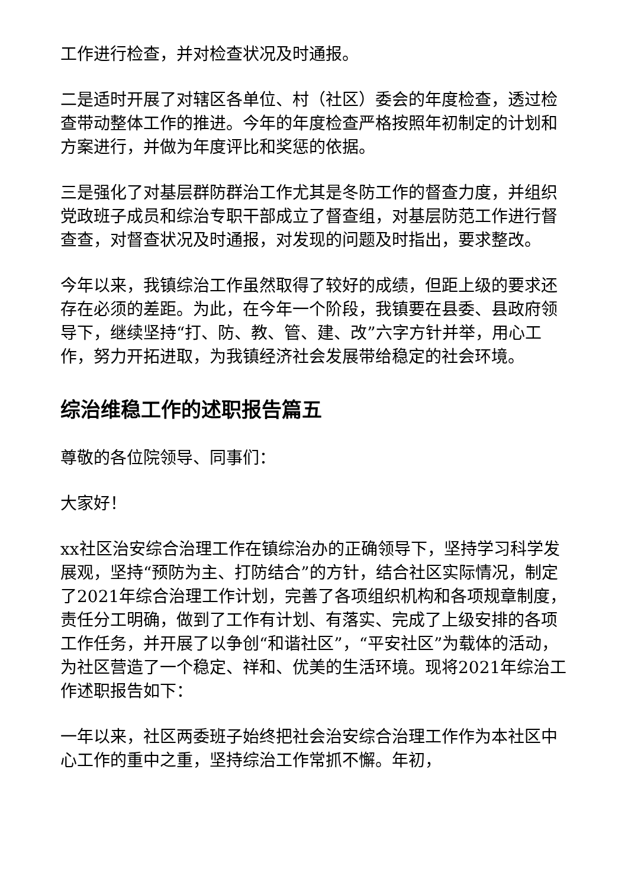工作进行检查，并对检查状况及时通报。
二是适时开展了对辖区各单位、村（社区）委会的年度检查，透过检查带动整体工作的推进。今年的年度检查严格按照年初制定的计划和方案进行，并做为年度评比和奖惩的依据。
三是强化了对基层群防群治工作尤其是冬防工作的督查力度，并组织党政班子成员和综治专职干部成立了督查组，对基层防范工作进行督查查，对督查状况及时通报，对发现的问题及时指出，要求整改。
今年以来，我镇综治工作虽然取得了较好的成绩，但距上级的要求还存在必须的差距。为此，在今年一个阶段，我镇要在县委、县政府领导下，继续坚持“打、防、教、管、建、改”六字方针并举，用心工作，努力开拓进取，为我镇经济社会发展带给稳定的社会环境。
综治维稳工作的述职报告篇五
尊敬的各位院领导、同事们：
大家好！
xx社区治安综合治理工作在镇综治办的正确领导下，坚持学习科学发展观，坚持“预防为主、打防结合”的方针，结合社区实际情况，制定了2021年综合治理工作计划，完善了各项组织机构和各项规章制度，责任分工明确，做到了工作有计划、有落实、完成了上级安排的各项工作任务，并开展了以争创“和谐社区”，“平安社区”为载体的活动，为社区营造了一个稳定、祥和、优美的生活环境。现将2021年综治工作述职报告如下：
一年以来，社区两委班子始终把社会治安综合治理工作作为本社区中心工作的重中之重，坚持综治工作常抓不懈。年初，